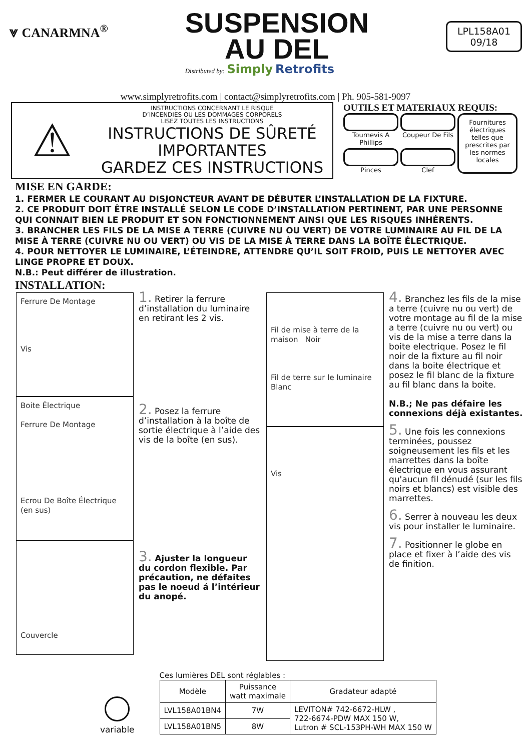⩔ CANARMNA<sup>®</sup>
SUSPENSION
AU DEL
Distributed by: Simply Retrofits
LPL158A01
09/18
www.simplyretrofits.com | contact@simplyretrofits.com | Ph. 905-581-9097
⚠
INSTRUCTIONS CONCERNANT LE RISQUE
D’INCENDIES OU LES DOMMAGES CORPORELS
LISEZ TOUTES LES INSTRUCTIONS
INSTRUCTIONS DE SÛRETÉ
IMPORTANTES
GARDEZ CES INSTRUCTIONS
OUTILS ET MATERIAUX REQUIS:
Tournevis A Phillips
Coupeur De Fils
Fournitures électriques telles que prescrites par les normes locales
Pinces
Clef
MISE EN GARDE:
1. FERMER LE COURANT AU DISJONCTEUR AVANT DE DÉBUTER L’INSTALLATION DE LA FIXTURE.
2. CE PRODUIT DOIT ÊTRE INSTALLÉ SELON LE CODE D’INSTALLATION PERTINENT, PAR UNE PERSONNE QUI CONNAIT BIEN LE PRODUIT ET SON FONCTIONNEMENT AINSI QUE LES RISQUES INHÉRENTS.
3. BRANCHER LES FILS DE LA MISE A TERRE (CUIVRE NU OU VERT) DE VOTRE LUMINAIRE AU FIL DE LA MISE À TERRE (CUIVRE NU OU VERT) OU VIS DE LA MISE À TERRE DANS LA BOÎTE ÉLECTRIQUE.
4. POUR NETTOYER LE LUMINAIRE, L’ÉTEINDRE, ATTENDRE QU’IL SOIT FROID, PUIS LE NETTOYER AVEC LINGE PROPRE ET DOUX.
N.B.: Peut différer de illustration.
INSTALLATION:
Ferrure De Montage
Vis
Boite Électrique
Ferrure De Montage
Ecrou De Boîte Électrique (en sus)
Couvercle
1. Retirer la ferrure d’installation du luminaire en retirant les 2 vis.
2. Posez la ferrure d’installation à la boîte de sortie électrique à l’aide des vis de la boîte (en sus).
3. Ajuster la longueur du cordon flexible. Par précaution, ne défaites pas le noeud á l’intérieur du anopé.
Fil de mise à terre de la maison Noir
Fil de terre sur le luminaire Blanc
Vis
4. Branchez les fils de la mise a terre (cuivre nu ou vert) de votre montage au fil de la mise a terre (cuivre nu ou vert) ou vis de la mise a terre dans la boite electrique. Posez le fil noir de la fixture au fil noir dans la boite électrique et posez le fil blanc de la fixture au fil blanc dans la boite.
N.B.; Ne pas défaire les connexions déjà existantes.
5. Une fois les connexions terminées, poussez soigneusement les fils et les marrettes dans la boîte électrique en vous assurant qu'aucun fil dénudé (sur les fils noirs et blancs) est visible des marrettes.
6. Serrer à nouveau les deux vis pour installer le luminaire.
7. Positionner le globe en place et fixer à l’aide des vis de finition.
variable
Ces lumières DEL sont réglables :
| Modèle | Puissance watt maximale | Gradateur adapté |
| --- | --- | --- |
| LVL158A01BN4 | 7W | LEVITON# 742-6672-HLW , 722-6674-PDW MAX 150 W, Lutron # SCL-153PH-WH MAX 150 W |
| LVL158A01BN5 | 8W | |